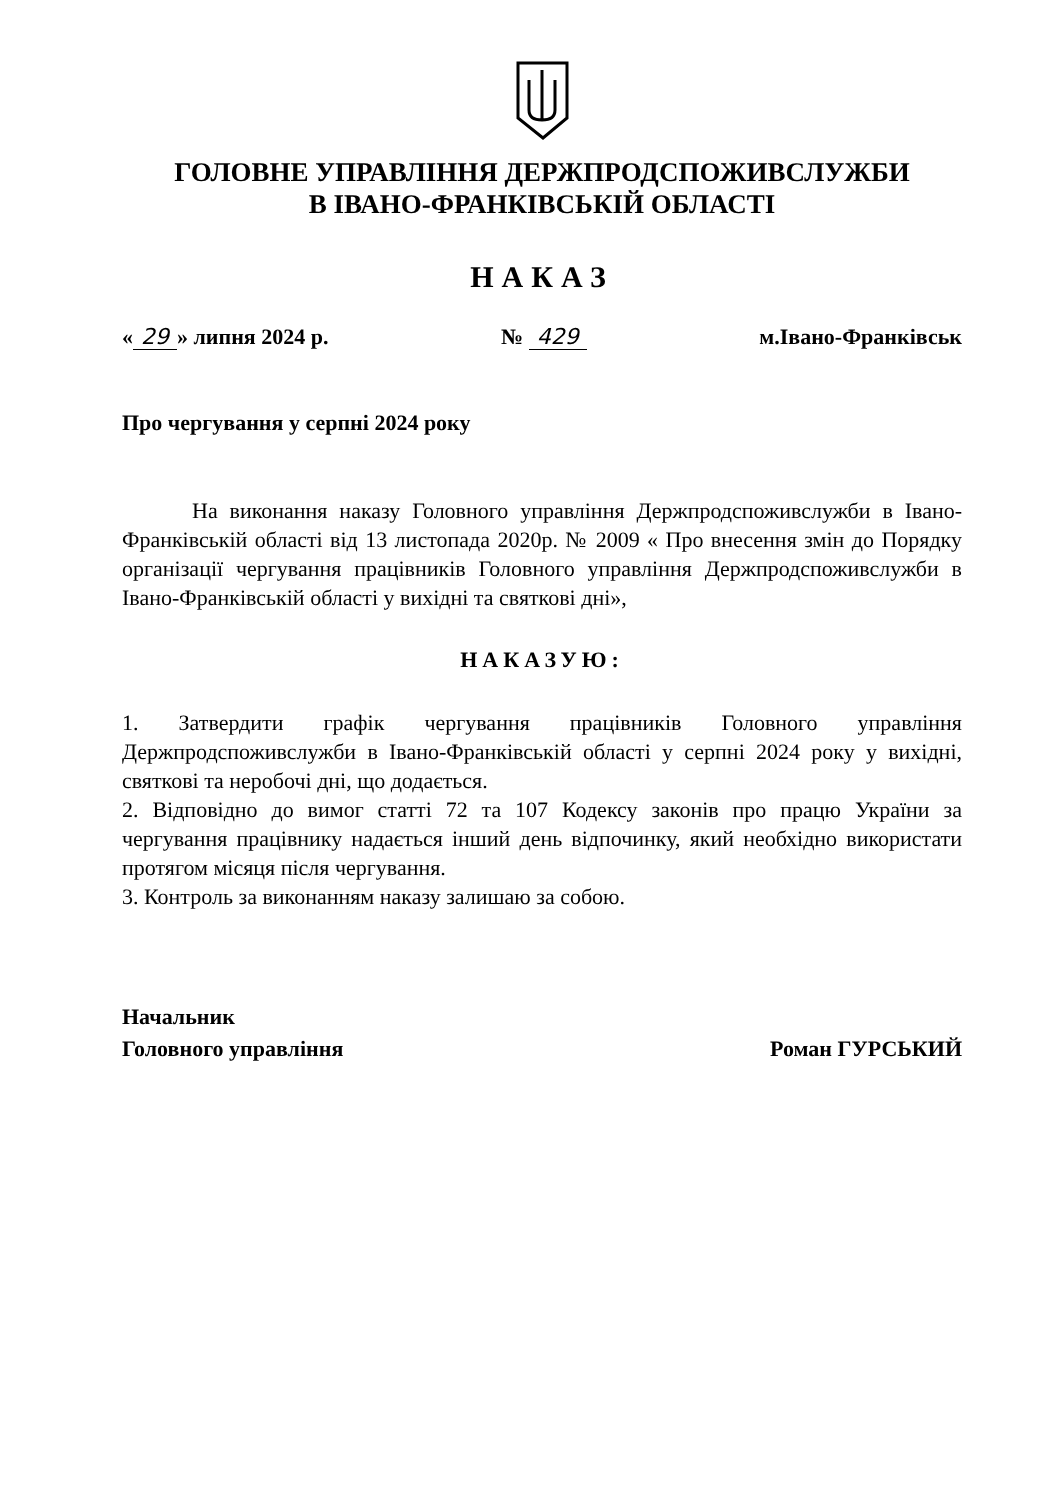ГОЛОВНЕ УПРАВЛІННЯ ДЕРЖПРОДСПОЖИВСЛУЖБИ
В ІВАНО-ФРАНКІВСЬКІЙ ОБЛАСТІ
НАКАЗ
« 29 » липня 2024 р. № 429 м.Івано-Франківськ
Про чергування у серпні 2024 року
На виконання наказу Головного управління Держпродспоживслужби в Івано-Франківській області від 13 листопада 2020р. № 2009 « Про внесення змін до Порядку організації чергування працівників Головного управління Держпродспоживслужби в Івано-Франківській області у вихідні та святкові дні»,
НАКАЗУЮ:
1. Затвердити графік чергування працівників Головного управління Держпродспоживслужби в Івано-Франківській області у серпні 2024 року у вихідні, святкові та неробочі дні, що додається.
2. Відповідно до вимог статті 72 та 107 Кодексу законів про працю України за чергування працівнику надається інший день відпочинку, який необхідно використати протягом місяця після чергування.
3. Контроль за виконанням наказу залишаю за собою.
Начальник
Головного управління
Роман ГУРСЬКИЙ